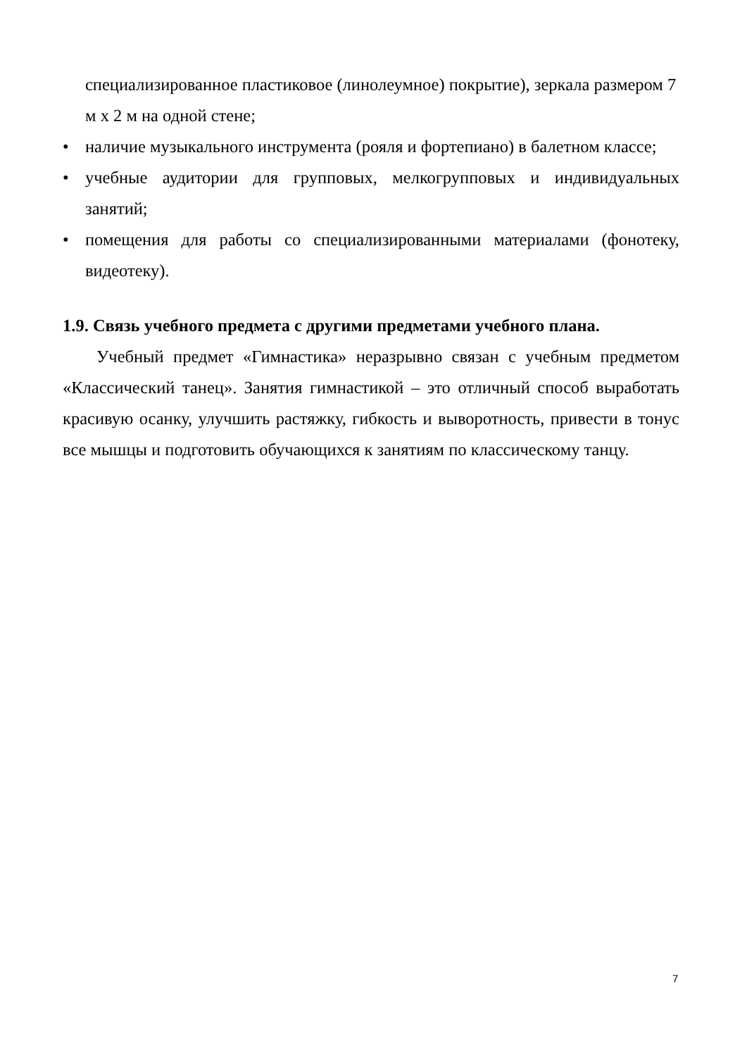специализированное пластиковое (линолеумное) покрытие), зеркала размером 7 м х 2 м на одной стене;
• наличие музыкального инструмента (рояля и фортепиано) в балетном классе;
• учебные аудитории для групповых, мелкогрупповых и индивидуальных занятий;
• помещения для работы со специализированными материалами (фонотеку, видеотеку).
1.9. Связь учебного предмета с другими предметами учебного плана.
Учебный предмет «Гимнастика» неразрывно связан с учебным предметом «Классический танец». Занятия гимнастикой – это отличный способ выработать красивую осанку, улучшить растяжку, гибкость и выворотность, привести в тонус все мышцы и подготовить обучающихся к занятиям по классическому танцу.
7